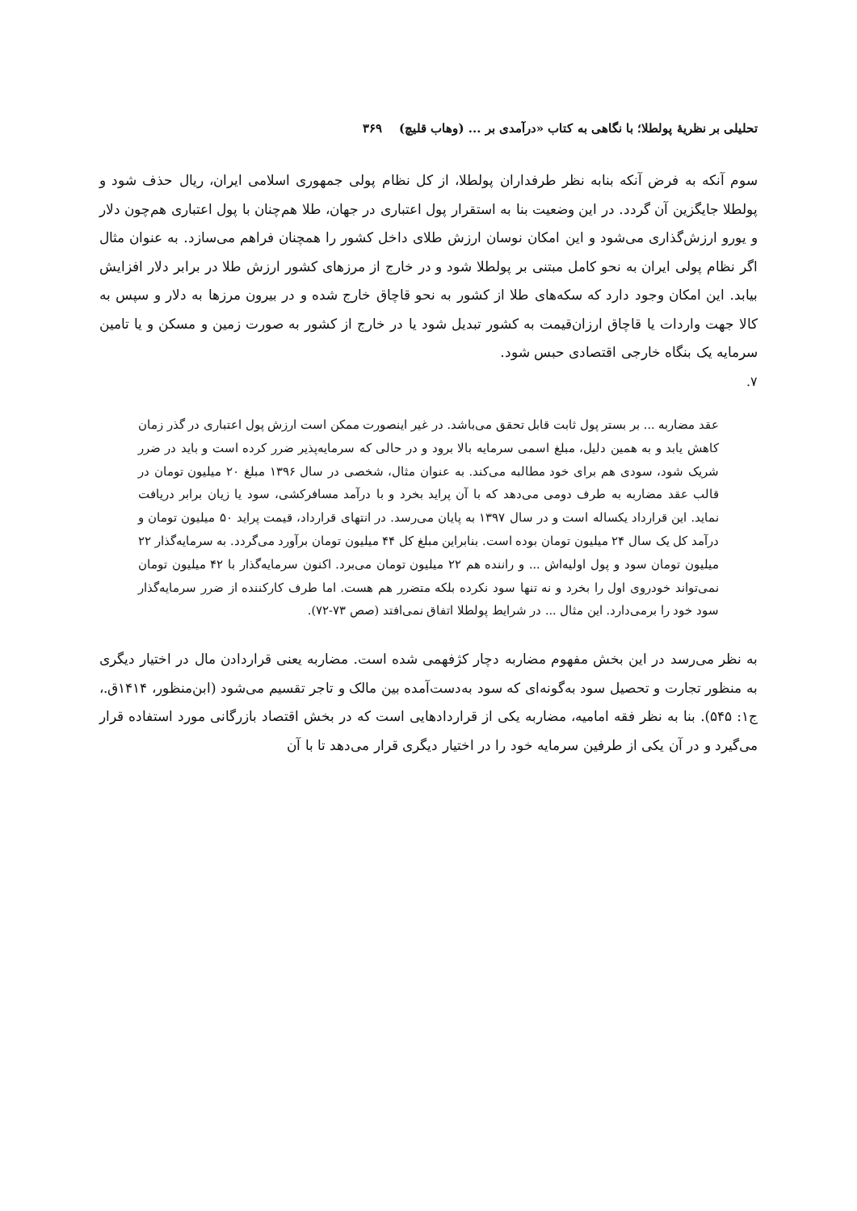تحلیلی بر نظریهٔ پولطلا؛ با نگاهی به کتاب «درآمدی بر ... (وهاب قلیچ) ۳۶۹
سوم آنکه به فرض آنکه بنابه نظر طرفداران پولطلا، از کل نظام پولی جمهوری اسلامی ایران، ریال حذف شود و پولطلا جایگزین آن گردد. در این وضعیت بنا به استقرار پول اعتباری در جهان، طلا هم‌چنان با پول اعتباری هم‌چون دلار و یورو ارزش‌گذاری می‌شود و این امکان نوسان ارزش طلای داخل کشور را همچنان فراهم می‌سازد. به عنوان مثال اگر نظام پولی ایران به نحو کامل مبتنی بر پولطلا شود و در خارج از مرزهای کشور ارزش طلا در برابر دلار افزایش بیابد. این امکان وجود دارد که سکه‌های طلا از کشور به نحو قاچاق خارج شده و در بیرون مرزها به دلار و سپس به کالا جهت واردات یا قاچاق ارزان‌قیمت به کشور تبدیل شود یا در خارج از کشور به صورت زمین و مسکن و یا تامین سرمایه یک بنگاه خارجی اقتصادی حبس شود.
۷.
عقد مضاربه ... بر بستر پول ثابت قابل تحقق می‌باشد. در غیر اینصورت ممکن است ارزش پول اعتباری در گذر زمان کاهش یابد و به همین دلیل، مبلغ اسمی سرمایه بالا برود و در حالی که سرمایه‌پذیر ضرر کرده است و باید در ضرر شریک شود، سودی هم برای خود مطالبه می‌کند. به عنوان مثال، شخصی در سال ۱۳۹۶ مبلغ ۲۰ میلیون تومان در قالب عقد مضاربه به طرف دومی می‌دهد که با آن پراید بخرد و با درآمد مسافرکشی، سود یا زیان برابر دریافت نماید. این قرارداد یکساله است و در سال ۱۳۹۷ به پایان می‌رسد. در انتهای قرارداد، قیمت پراید ۵۰ میلیون تومان و درآمد کل یک سال ۲۴ میلیون تومان بوده است. بنابراین مبلغ کل ۴۴ میلیون تومان برآورد می‌گردد. به سرمایه‌گذار ۲۲ میلیون تومان سود و پول اولیه‌اش ... و راننده هم ۲۲ میلیون تومان می‌برد. اکنون سرمایه‌گذار با ۴۲ میلیون تومان نمی‌تواند خودروی اول را بخرد و نه تنها سود نکرده بلکه متضرر هم هست. اما طرف کارکننده از ضرر سرمایه‌گذار سود خود را برمی‌دارد. این مثال ... در شرایط پولطلا اتفاق نمی‌افتد (صص ۷۳-۷۲).
به نظر می‌رسد در این بخش مفهوم مضاربه دچار کژفهمی شده است. مضاربه یعنی قراردادن مال در اختیار دیگری به منظور تجارت و تحصیل سود به‌گونه‌ای که سود به‌دست‌آمده بین مالک و تاجر تقسیم می‌شود (ابن‌منظور، ۱۴۱۴ق.، ج۱: ۵۴۵). بنا به نظر فقه امامیه، مضاربه یکی از قراردادهایی است که در بخش اقتصاد بازرگانی مورد استفاده قرار می‌گیرد و در آن یکی از طرفین سرمایه خود را در اختیار دیگری قرار می‌دهد تا با آن